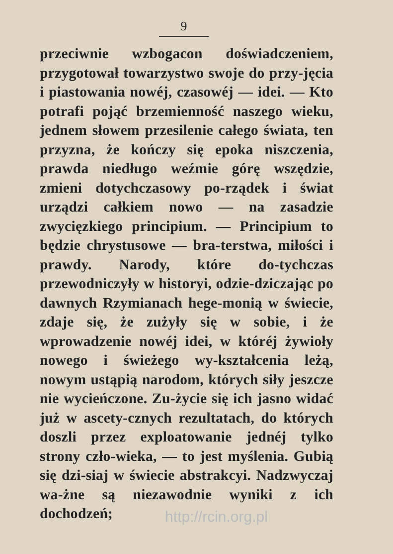9
przeciwnie wzbogacon doświadczeniem, przygotował towarzystwo swoje do przy-jęcia i piastowania nowéj, czasowéj — idei. — Kto potrafi pojąć brzemienność naszego wieku, jednem słowem przesilenie całego świata, ten przyzna, że kończy się epoka niszczenia, prawda niedługo weźmie górę wszędzie, zmieni dotychczasowy po-rządek i świat urządzi całkiem nowo — na zasadzie zwycięzkiego principium. — Principium to będzie chrystusowe — bra-terstwa, miłości i prawdy. Narody, które do-tychczas przewodniczyły w historyi, odzie-dziczając po dawnych Rzymianach hege-monią w świecie, zdaje się, że zużyły się w sobie, i że wprowadzenie nowéj idei, w któréj żywioły nowego i świeżego wy-kształcenia leżą, nowym ustąpią narodom, których siły jeszcze nie wycieńczone. Zu-życie się ich jasno widać już w ascety-cznych rezultatach, do których doszli przez exploatowanie jednéj tylko strony czło-wieka, — to jest myślenia. Gubią się dzi-siaj w świecie abstrakcyi. Nadzwyczaj wa-żne są niezawodnie wyniki z ich dochodzeń;
http://rcin.org.pl